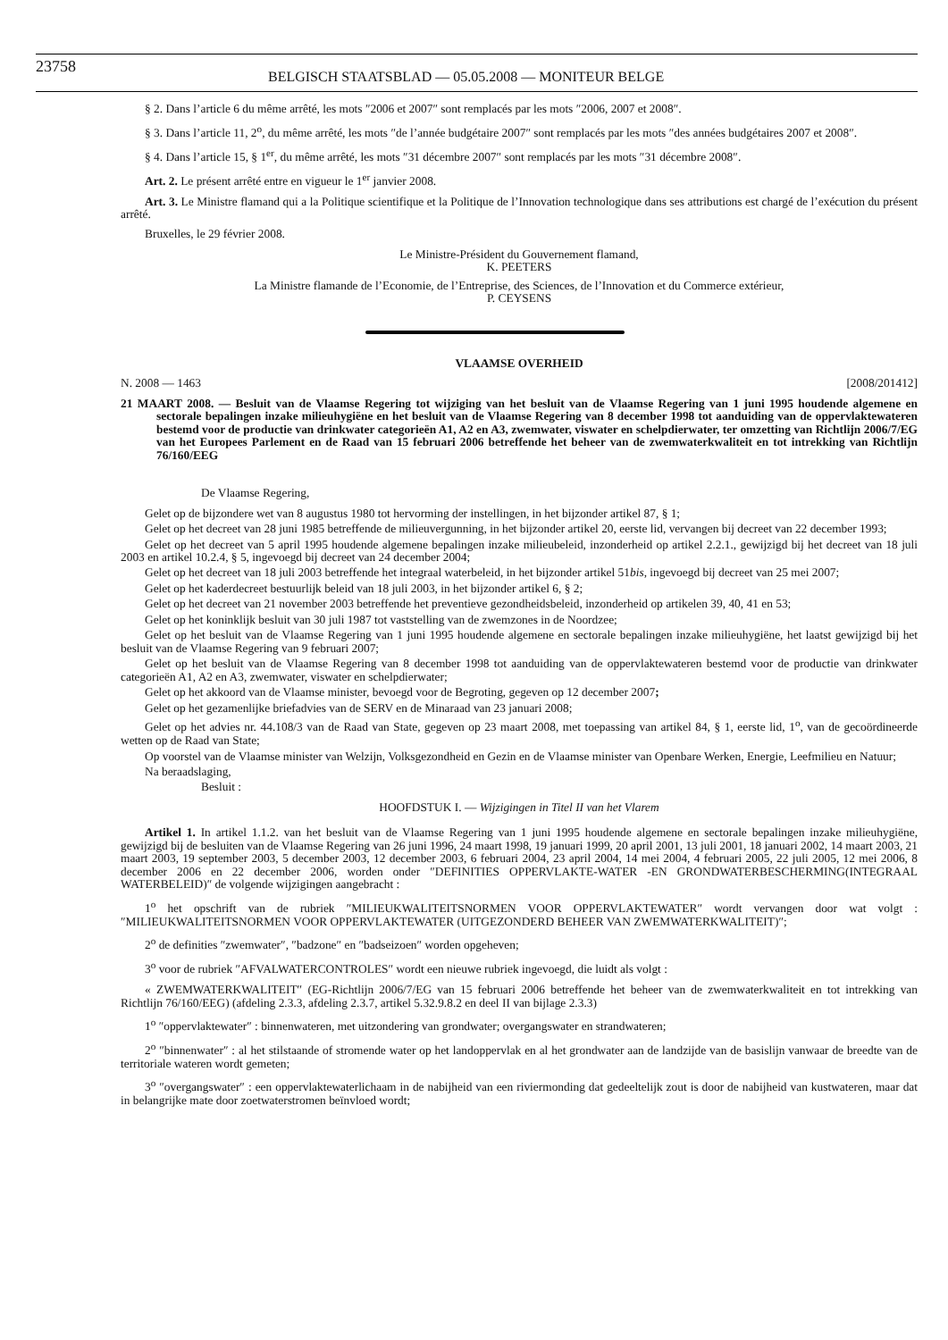23758 BELGISCH STAATSBLAD — 05.05.2008 — MONITEUR BELGE
§ 2. Dans l’article 6 du même arrêté, les mots ″2006 et 2007″ sont remplacés par les mots ″2006, 2007 et 2008″.
§ 3. Dans l’article 11, 2<sup>o</sup>, du même arrêté, les mots ″de l’année budgétaire 2007″ sont remplacés par les mots ″des années budgétaires 2007 et 2008″.
§ 4. Dans l’article 15, § 1<sup>er</sup>, du même arrêté, les mots ″31 décembre 2007″ sont remplacés par les mots ″31 décembre 2008″.
Art. 2. Le présent arrêté entre en vigueur le 1<sup>er</sup> janvier 2008.
Art. 3. Le Ministre flamand qui a la Politique scientifique et la Politique de l’Innovation technologique dans ses attributions est chargé de l’exécution du présent arrêté.
Bruxelles, le 29 février 2008.
Le Ministre-Président du Gouvernement flamand,
K. PEETERS
La Ministre flamande de l’Economie, de l’Entreprise, des Sciences, de l’Innovation et du Commerce extérieur,
P. CEYSENS
VLAAMSE OVERHEID
N. 2008 — 1463 [2008/201412]
21 MAART 2008. — Besluit van de Vlaamse Regering tot wijziging van het besluit van de Vlaamse Regering van 1 juni 1995 houdende algemene en sectorale bepalingen inzake milieuhygiëne en het besluit van de Vlaamse Regering van 8 december 1998 tot aanduiding van de oppervlaktewateren bestemd voor de productie van drinkwater categorieën A1, A2 en A3, zwemwater, viswater en schelpdierwater, ter omzetting van Richtlijn 2006/7/EG van het Europees Parlement en de Raad van 15 februari 2006 betreffende het beheer van de zwemwaterkwaliteit en tot intrekking van Richtlijn 76/160/EEG
De Vlaamse Regering,
Gelet op de bijzondere wet van 8 augustus 1980 tot hervorming der instellingen, in het bijzonder artikel 87, § 1;
Gelet op het decreet van 28 juni 1985 betreffende de milieuvergunning, in het bijzonder artikel 20, eerste lid, vervangen bij decreet van 22 december 1993;
Gelet op het decreet van 5 april 1995 houdende algemene bepalingen inzake milieubeleid, inzonderheid op artikel 2.2.1., gewijzigd bij het decreet van 18 juli 2003 en artikel 10.2.4, § 5, ingevoegd bij decreet van 24 december 2004;
Gelet op het decreet van 18 juli 2003 betreffende het integraal waterbeleid, in het bijzonder artikel 51bis, ingevoegd bij decreet van 25 mei 2007;
Gelet op het kaderdecreet bestuurlijk beleid van 18 juli 2003, in het bijzonder artikel 6, § 2;
Gelet op het decreet van 21 november 2003 betreffende het preventieve gezondheidsbeleid, inzonderheid op artikelen 39, 40, 41 en 53;
Gelet op het koninklijk besluit van 30 juli 1987 tot vaststelling van de zwemzones in de Noordzee;
Gelet op het besluit van de Vlaamse Regering van 1 juni 1995 houdende algemene en sectorale bepalingen inzake milieuhygiëne, het laatst gewijzigd bij het besluit van de Vlaamse Regering van 9 februari 2007;
Gelet op het besluit van de Vlaamse Regering van 8 december 1998 tot aanduiding van de oppervlaktewateren bestemd voor de productie van drinkwater categorieën A1, A2 en A3, zwemwater, viswater en schelpdierwater;
Gelet op het akkoord van de Vlaamse minister, bevoegd voor de Begroting, gegeven op 12 december 2007;
Gelet op het gezamenlijke briefadvies van de SERV en de Minaraad van 23 januari 2008;
Gelet op het advies nr. 44.108/3 van de Raad van State, gegeven op 23 maart 2008, met toepassing van artikel 84, § 1, eerste lid, 1<sup>o</sup>, van de gecoördineerde wetten op de Raad van State;
Op voorstel van de Vlaamse minister van Welzijn, Volksgezondheid en Gezin en de Vlaamse minister van Openbare Werken, Energie, Leefmilieu en Natuur;
Na beraadslaging,
Besluit :
HOOFDSTUK I. — Wijzigingen in Titel II van het Vlarem
Artikel 1. In artikel 1.1.2. van het besluit van de Vlaamse Regering van 1 juni 1995 houdende algemene en sectorale bepalingen inzake milieuhygiëne, gewijzigd bij de besluiten van de Vlaamse Regering van 26 juni 1996, 24 maart 1998, 19 januari 1999, 20 april 2001, 13 juli 2001, 18 januari 2002, 14 maart 2003, 21 maart 2003, 19 september 2003, 5 december 2003, 12 december 2003, 6 februari 2004, 23 april 2004, 14 mei 2004, 4 februari 2005, 22 juli 2005, 12 mei 2006, 8 december 2006 en 22 december 2006, worden onder ″DEFINITIES OPPERVLAKTE-WATER -EN GRONDWATERBESCHERMING(INTEGRAAL WATERBELEID)″ de volgende wijzigingen aangebracht :
1<sup>o</sup> het opschrift van de rubriek ″MILIEUKWALITEITSNORMEN VOOR OPPERVLAKTEWATER″ wordt vervangen door wat volgt : ″MILIEUKWALITEITSNORMEN VOOR OPPERVLAKTEWATER (UITGEZONDERD BEHEER VAN ZWEMWATERKWALITEIT)″;
2<sup>o</sup> de definities ″zwemwater″, ″badzone″ en ″badseizoen″ worden opgeheven;
3<sup>o</sup> voor de rubriek ″AFVALWATERCONTROLES″ wordt een nieuwe rubriek ingevoegd, die luidt als volgt :
« ZWEMWATERKWALITEIT″ (EG-Richtlijn 2006/7/EG van 15 februari 2006 betreffende het beheer van de zwemwaterkwaliteit en tot intrekking van Richtlijn 76/160/EEG) (afdeling 2.3.3, afdeling 2.3.7, artikel 5.32.9.8.2 en deel II van bijlage 2.3.3)
1<sup>o</sup> ″oppervlaktewater″ : binnenwateren, met uitzondering van grondwater; overgangswater en strandwateren;
2<sup>o</sup> ″binnenwater″ : al het stilstaande of stromende water op het landoppervlak en al het grondwater aan de landzijde van de basislijn vanwaar de breedte van de territoriale wateren wordt gemeten;
3<sup>o</sup> ″overgangswater″ : een oppervlaktewaterlichaam in de nabijheid van een riviermonding dat gedeeltelijk zout is door de nabijheid van kustwateren, maar dat in belangrijke mate door zoetwaterstromen beïnvloed wordt;